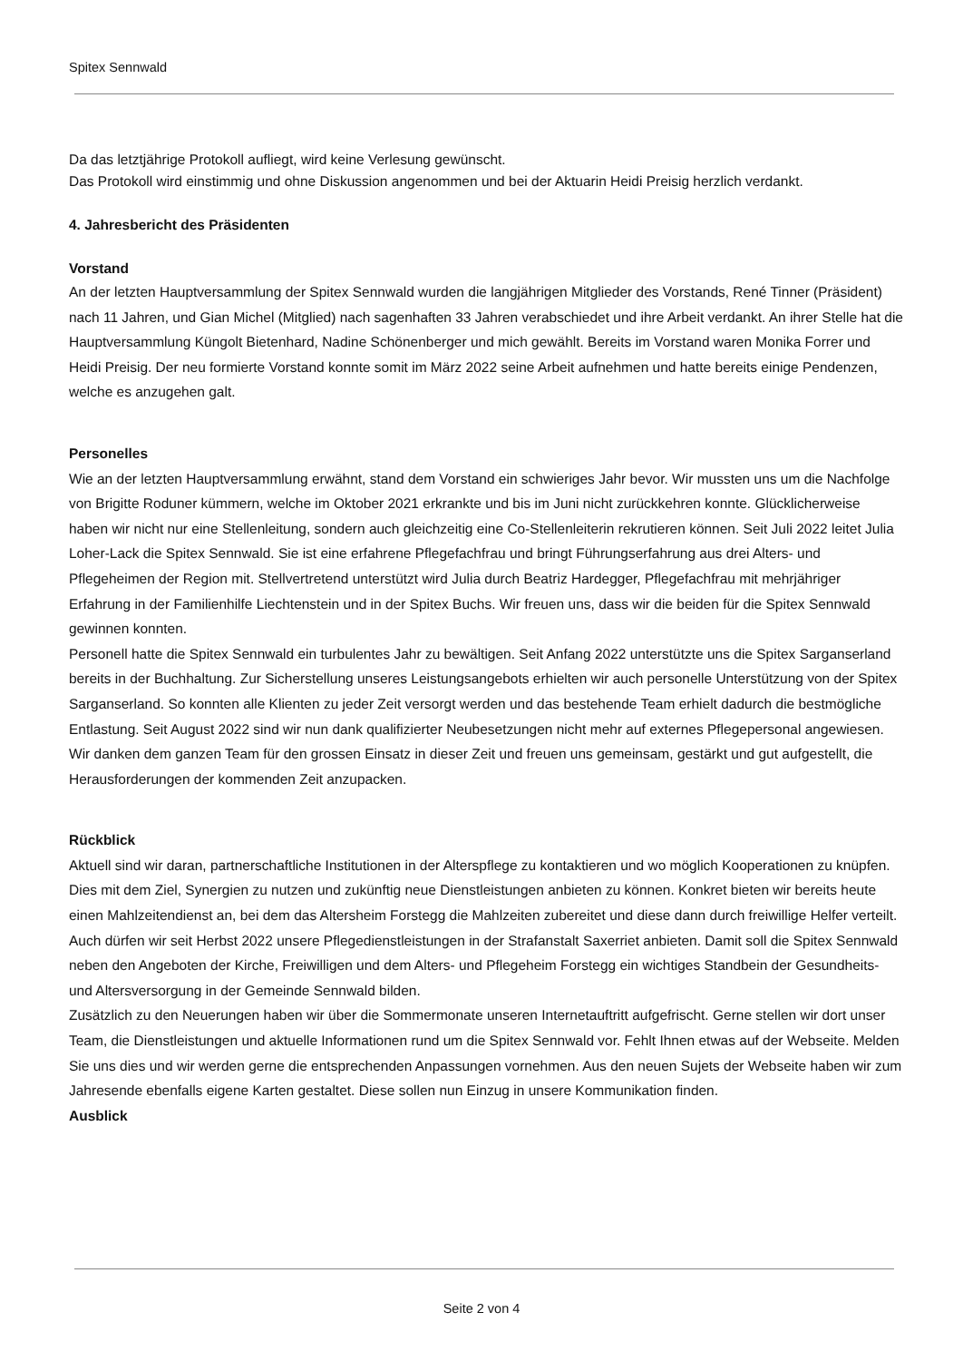Spitex Sennwald
Da das letztjährige Protokoll aufliegt, wird keine Verlesung gewünscht.
Das Protokoll wird einstimmig und ohne Diskussion angenommen und bei der Aktuarin Heidi Preisig herzlich verdankt.
4. Jahresbericht des Präsidenten
Vorstand
An der letzten Hauptversammlung der Spitex Sennwald wurden die langjährigen Mitglieder des Vorstands, René Tinner (Präsident) nach 11 Jahren, und Gian Michel (Mitglied) nach sagenhaften 33 Jahren verabschiedet und ihre Arbeit verdankt. An ihrer Stelle hat die Hauptversammlung Küngolt Bietenhard, Nadine Schönenberger und mich gewählt. Bereits im Vorstand waren Monika Forrer und Heidi Preisig. Der neu formierte Vorstand konnte somit im März 2022 seine Arbeit aufnehmen und hatte bereits einige Pendenzen, welche es anzugehen galt.
Personelles
Wie an der letzten Hauptversammlung erwähnt, stand dem Vorstand ein schwieriges Jahr bevor. Wir mussten uns um die Nachfolge von Brigitte Roduner kümmern, welche im Oktober 2021 erkrankte und bis im Juni nicht zurückkehren konnte. Glücklicherweise haben wir nicht nur eine Stellenleitung, sondern auch gleichzeitig eine Co-Stellenleiterin rekrutieren können. Seit Juli 2022 leitet Julia Loher-Lack die Spitex Sennwald. Sie ist eine erfahrene Pflegefachfrau und bringt Führungserfahrung aus drei Alters- und Pflegeheimen der Region mit. Stellvertretend unterstützt wird Julia durch Beatriz Hardegger, Pflegefachfrau mit mehrjähriger Erfahrung in der Familienhilfe Liechtenstein und in der Spitex Buchs. Wir freuen uns, dass wir die beiden für die Spitex Sennwald gewinnen konnten.
Personell hatte die Spitex Sennwald ein turbulentes Jahr zu bewältigen. Seit Anfang 2022 unterstützte uns die Spitex Sarganserland bereits in der Buchhaltung. Zur Sicherstellung unseres Leistungsangebots erhielten wir auch personelle Unterstützung von der Spitex Sarganserland. So konnten alle Klienten zu jeder Zeit versorgt werden und das bestehende Team erhielt dadurch die bestmögliche Entlastung. Seit August 2022 sind wir nun dank qualifizierter Neubesetzungen nicht mehr auf externes Pflegepersonal angewiesen. Wir danken dem ganzen Team für den grossen Einsatz in dieser Zeit und freuen uns gemeinsam, gestärkt und gut aufgestellt, die Herausforderungen der kommenden Zeit anzupacken.
Rückblick
Aktuell sind wir daran, partnerschaftliche Institutionen in der Alterspflege zu kontaktieren und wo möglich Kooperationen zu knüpfen. Dies mit dem Ziel, Synergien zu nutzen und zukünftig neue Dienstleistungen anbieten zu können. Konkret bieten wir bereits heute einen Mahlzeitendienst an, bei dem das Altersheim Forstegg die Mahlzeiten zubereitet und diese dann durch freiwillige Helfer verteilt. Auch dürfen wir seit Herbst 2022 unsere Pflegedienstleistungen in der Strafanstalt Saxerriet anbieten. Damit soll die Spitex Sennwald neben den Angeboten der Kirche, Freiwilligen und dem Alters- und Pflegeheim Forstegg ein wichtiges Standbein der Gesundheits- und Altersversorgung in der Gemeinde Sennwald bilden.
Zusätzlich zu den Neuerungen haben wir über die Sommermonate unseren Internetauftritt aufgefrischt. Gerne stellen wir dort unser Team, die Dienstleistungen und aktuelle Informationen rund um die Spitex Sennwald vor. Fehlt Ihnen etwas auf der Webseite. Melden Sie uns dies und wir werden gerne die entsprechenden Anpassungen vornehmen. Aus den neuen Sujets der Webseite haben wir zum Jahresende ebenfalls eigene Karten gestaltet. Diese sollen nun Einzug in unsere Kommunikation finden.
Ausblick
Seite 2 von 4